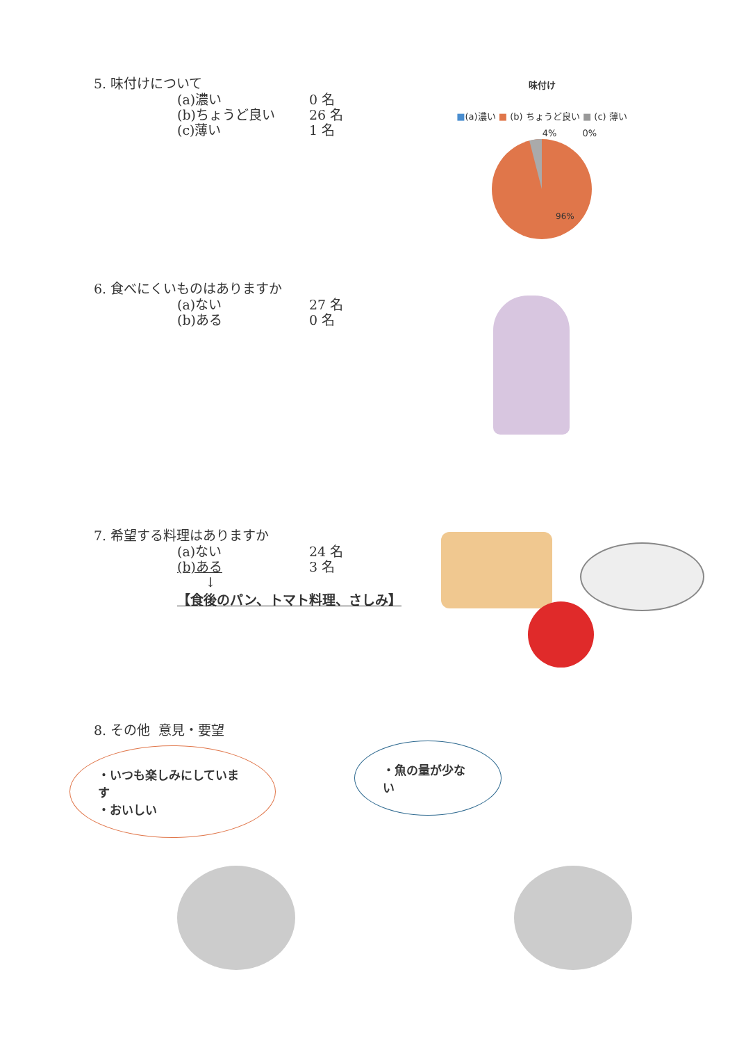5. 味付けについて
(a)濃い 0 名
(b)ちょうど良い 26 名
(c)薄い 1 名
味付け
■(a)濃い ■ (b) ちょうど良い ■ (c) 薄い
4% 0%
96%
6. 食べにくいものはありますか
(a)ない 27 名
(b)ある 0 名
7. 希望する料理はありますか
(a)ない 24 名
(b)ある 3 名
↓
【食後のパン、トマト料理、さしみ】
8. その他 意見・要望
・いつも楽しみにしています
・おいしい
・魚の量が少ない